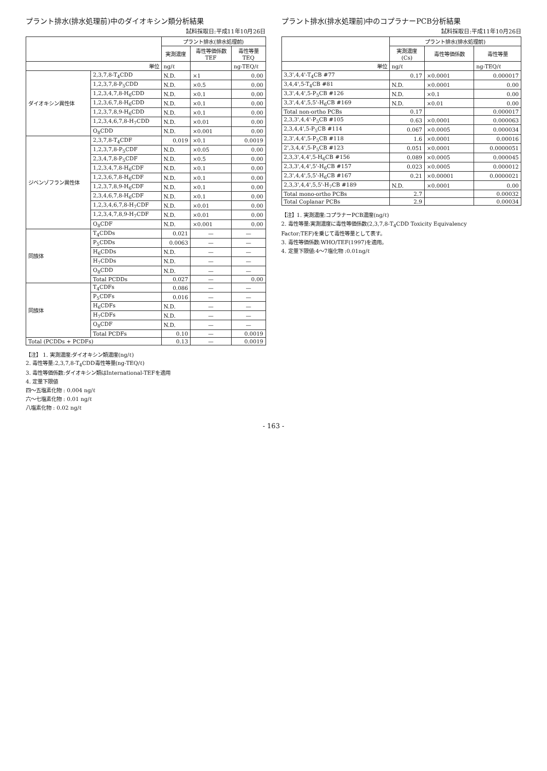プラント排水(排水処理前)中のダイオキシン類分析結果
試料採取日:平成11年10月26日
| | | プラント排水(排水処理前) | | |
| --- | --- | --- | --- | --- |
| | | 実測濃度 | 毒性等価係数 TEF | 毒性等量 TEQ |
| 単位 | | ng/ℓ | | ng-TEQ/ℓ |
| ダイオキシン異性体 | 2,3,7,8-T<sub>4</sub>CDD | N.D. | ×1 | 0.00 |
| | 1,2,3,7,8-P<sub>5</sub>CDD | N.D. | ×0.5 | 0.00 |
| | 1,2,3,4,7,8-H<sub>6</sub>CDD | N.D. | ×0.1 | 0.00 |
| | 1,2,3,6,7,8-H<sub>6</sub>CDD | N.D. | ×0.1 | 0.00 |
| | 1,2,3,7,8,9-H<sub>6</sub>CDD | N.D. | ×0.1 | 0.00 |
| | 1,2,3,4,6,7,8-H<sub>7</sub>CDD | N.D. | ×0.01 | 0.00 |
| | O<sub>8</sub>CDD | N.D. | ×0.001 | 0.00 |
| ジベンゾフラン異性体 | 2,3,7,8-T<sub>4</sub>CDF | 0.019 | ×0.1 | 0.0019 |
| | 1,2,3,7,8-P<sub>5</sub>CDF | N.D. | ×0.05 | 0.00 |
| | 2,3,4,7,8-P<sub>5</sub>CDF | N.D. | ×0.5 | 0.00 |
| | 1,2,3,4,7,8-H<sub>6</sub>CDF | N.D. | ×0.1 | 0.00 |
| | 1,2,3,6,7,8-H<sub>6</sub>CDF | N.D. | ×0.1 | 0.00 |
| | 1,2,3,7,8,9-H<sub>6</sub>CDF | N.D. | ×0.1 | 0.00 |
| | 2,3,4,6,7,8-H<sub>6</sub>CDF | N.D. | ×0.1 | 0.00 |
| | 1,2,3,4,6,7,8-H<sub>7</sub>CDF | N.D. | ×0.01 | 0.00 |
| | 1,2,3,4,7,8,9-H<sub>7</sub>CDF | N.D. | ×0.01 | 0.00 |
| | O<sub>8</sub>CDF | N.D. | ×0.001 | 0.00 |
| 同族体 | T<sub>4</sub>CDDs | 0.021 | — | — |
| | P<sub>5</sub>CDDs | 0.0063 | — | — |
| | H<sub>6</sub>CDDs | N.D. | — | — |
| | H<sub>7</sub>CDDs | N.D. | — | — |
| | O<sub>8</sub>CDD | N.D. | — | — |
| | Total PCDDs | 0.027 | — | 0.00 |
| 同族体 | T<sub>4</sub>CDFs | 0.086 | — | — |
| | P<sub>5</sub>CDFs | 0.016 | — | — |
| | H<sub>6</sub>CDFs | N.D. | — | — |
| | H<sub>7</sub>CDFs | N.D. | — | — |
| | O<sub>8</sub>CDF | N.D. | — | — |
| | Total PCDFs | 0.10 | — | 0.0019 |
| Total (PCDDs + PCDFs) | | 0.13 | — | 0.0019 |
【注】 1. 実測濃度:ダイオキシン類濃度(ng/ℓ)
2. 毒性等量:2,3,7,8-T<sub>4</sub>CDD毒性等量(ng-TEQ/ℓ)
3. 毒性等価係数:ダイオキシン類はInternational-TEFを適用
4. 定量下限値
四～五塩素化物 : 0.004 ng/ℓ
六～七塩素化物 : 0.01 ng/ℓ
八塩素化物 : 0.02 ng/ℓ
プラント排水(排水処理前)中のコプラナーPCB分析結果
試料採取日:平成11年10月26日
| | プラント排水(排水処理前) | | |
| --- | --- | --- | --- |
| | 実測濃度 (Cs) | 毒性等価係数 | 毒性等量 |
| 単位 | ng/ℓ | | ng-TEQ/ℓ |
| 3,3',4,4'-T<sub>4</sub>CB #77 | 0.17 | ×0.0001 | 0.000017 |
| 3,4,4',5-T<sub>4</sub>CB #81 | N.D. | ×0.0001 | 0.00 |
| 3,3',4,4',5-P<sub>5</sub>CB #126 | N.D. | ×0.1 | 0.00 |
| 3,3',4,4',5,5'-H<sub>6</sub>CB #169 | N.D. | ×0.01 | 0.00 |
| Total non-ortho PCBs | 0.17 | | 0.000017 |
| 2,3,3',4,4'-P<sub>5</sub>CB #105 | 0.63 | ×0.0001 | 0.000063 |
| 2,3,4,4',5-P<sub>5</sub>CB #114 | 0.067 | ×0.0005 | 0.000034 |
| 2,3',4,4',5-P<sub>5</sub>CB #118 | 1.6 | ×0.0001 | 0.00016 |
| 2',3,4,4',5-P<sub>5</sub>CB #123 | 0.051 | ×0.0001 | 0.0000051 |
| 2,3,3',4,4',5-H<sub>6</sub>CB #156 | 0.089 | ×0.0005 | 0.000045 |
| 2,3,3',4,4',5'-H<sub>6</sub>CB #157 | 0.023 | ×0.0005 | 0.000012 |
| 2,3',4,4',5,5'-H<sub>6</sub>CB #167 | 0.21 | ×0.00001 | 0.0000021 |
| 2,3,3',4,4',5,5'-H<sub>7</sub>CB #189 | N.D. | ×0.0001 | 0.00 |
| Total mono-ortho PCBs | 2.7 | | 0.00032 |
| Total Coplanar PCBs | 2.9 | | 0.00034 |
【注】1. 実測濃度:コプラナーPCB濃度(ng/ℓ)
2. 毒性等量:実測濃度に毒性等価係数(2,3,7,8-T<sub>4</sub>CDD Toxicity Equivalency
Factor;TEF)を乗じて毒性等量として表す。
3. 毒性等価係数:WHO/TEF(1997)を適用。
4. 定量下限値:4～7塩化物 :0.01ng/ℓ
- 163 -